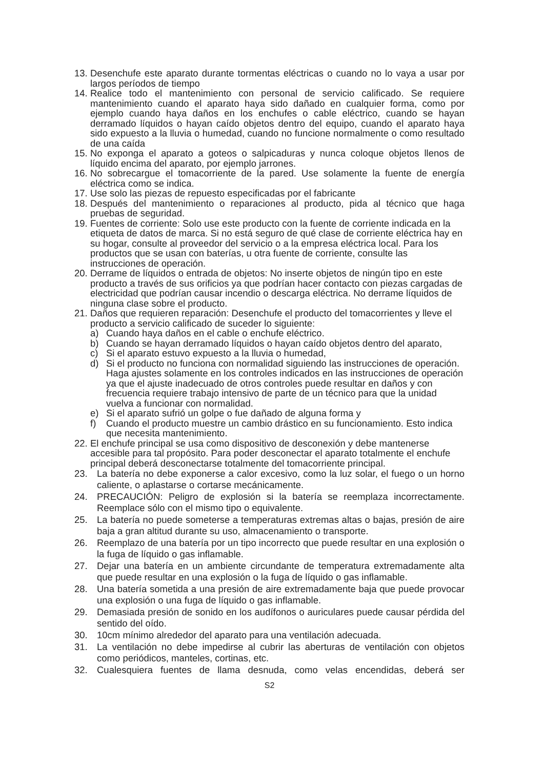13. Desenchufe este aparato durante tormentas eléctricas o cuando no lo vaya a usar por largos períodos de tiempo
14. Realice todo el mantenimiento con personal de servicio calificado. Se requiere mantenimiento cuando el aparato haya sido dañado en cualquier forma, como por ejemplo cuando haya daños en los enchufes o cable eléctrico, cuando se hayan derramado líquidos o hayan caído objetos dentro del equipo, cuando el aparato haya sido expuesto a la lluvia o humedad, cuando no funcione normalmente o como resultado de una caída
15. No exponga el aparato a goteos o salpicaduras y nunca coloque objetos llenos de líquido encima del aparato, por ejemplo jarrones.
16. No sobrecargue el tomacorriente de la pared. Use solamente la fuente de energía eléctrica como se indica.
17. Use solo las piezas de repuesto especificadas por el fabricante
18. Después del mantenimiento o reparaciones al producto, pida al técnico que haga pruebas de seguridad.
19. Fuentes de corriente: Solo use este producto con la fuente de corriente indicada en la etiqueta de datos de marca. Si no está seguro de qué clase de corriente eléctrica hay en su hogar, consulte al proveedor del servicio o a la empresa eléctrica local. Para los productos que se usan con baterías, u otra fuente de corriente, consulte las instrucciones de operación.
20. Derrame de líquidos o entrada de objetos: No inserte objetos de ningún tipo en este producto a través de sus orificios ya que podrían hacer contacto con piezas cargadas de electricidad que podrían causar incendio o descarga eléctrica. No derrame líquidos de ninguna clase sobre el producto.
21. Daños que requieren reparación: Desenchufe el producto del tomacorrientes y lleve el producto a servicio calificado de suceder lo siguiente:
a) Cuando haya daños en el cable o enchufe eléctrico.
b) Cuando se hayan derramado líquidos o hayan caído objetos dentro del aparato,
c) Si el aparato estuvo expuesto a la lluvia o humedad,
d) Si el producto no funciona con normalidad siguiendo las instrucciones de operación. Haga ajustes solamente en los controles indicados en las instrucciones de operación ya que el ajuste inadecuado de otros controles puede resultar en daños y con frecuencia requiere trabajo intensivo de parte de un técnico para que la unidad vuelva a funcionar con normalidad.
e) Si el aparato sufrió un golpe o fue dañado de alguna forma y
f) Cuando el producto muestre un cambio drástico en su funcionamiento. Esto indica que necesita mantenimiento.
22. El enchufe principal se usa como dispositivo de desconexión y debe mantenerse accesible para tal propósito. Para poder desconectar el aparato totalmente el enchufe principal deberá desconectarse totalmente del tomacorriente principal.
23. La batería no debe exponerse a calor excesivo, como la luz solar, el fuego o un horno caliente, o aplastarse o cortarse mecánicamente.
24. PRECAUCIÓN: Peligro de explosión si la batería se reemplaza incorrectamente. Reemplace sólo con el mismo tipo o equivalente.
25. La batería no puede someterse a temperaturas extremas altas o bajas, presión de aire baja a gran altitud durante su uso, almacenamiento o transporte.
26. Reemplazo de una batería por un tipo incorrecto que puede resultar en una explosión o la fuga de líquido o gas inflamable.
27. Dejar una batería en un ambiente circundante de temperatura extremadamente alta que puede resultar en una explosión o la fuga de líquido o gas inflamable.
28. Una batería sometida a una presión de aire extremadamente baja que puede provocar una explosión o una fuga de líquido o gas inflamable.
29. Demasiada presión de sonido en los audífonos o auriculares puede causar pérdida del sentido del oído.
30. 10cm mínimo alrededor del aparato para una ventilación adecuada.
31. La ventilación no debe impedirse al cubrir las aberturas de ventilación con objetos como periódicos, manteles, cortinas, etc.
32. Cualesquiera fuentes de llama desnuda, como velas encendidas, deberá ser
S2